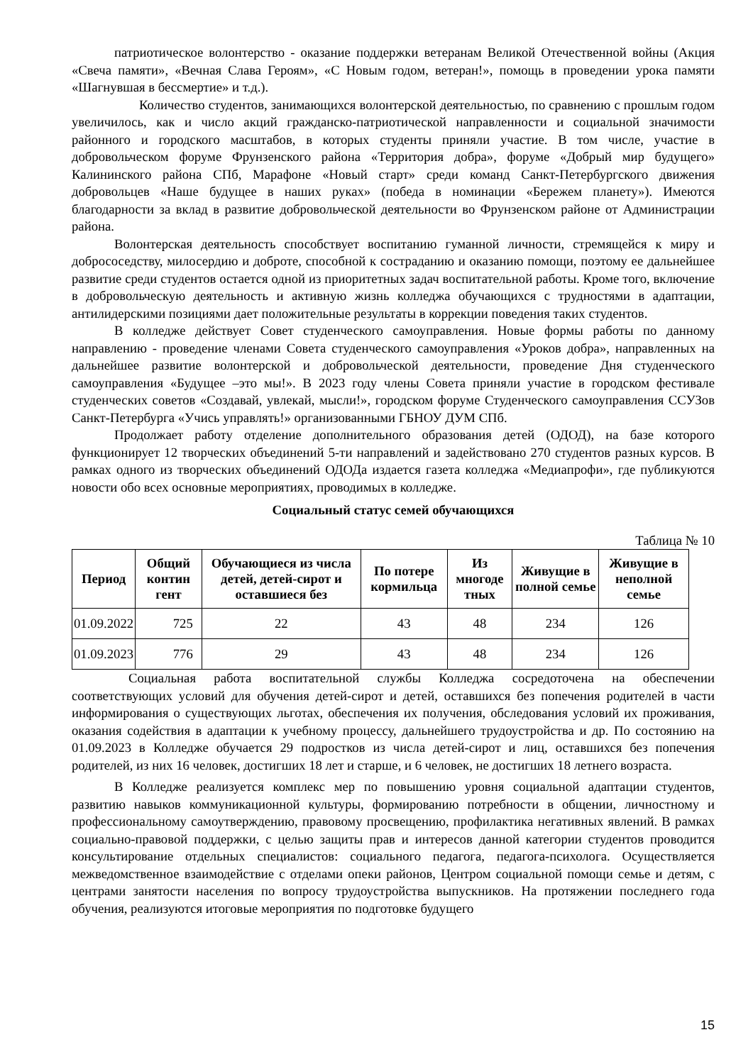патриотическое волонтерство - оказание поддержки ветеранам Великой Отечественной войны (Акция «Свеча памяти», «Вечная Слава Героям», «С Новым годом, ветеран!», помощь в проведении урока памяти «Шагнувшая в бессмертие» и т.д.).
Количество студентов, занимающихся волонтерской деятельностью, по сравнению с прошлым годом увеличилось, как и число акций гражданско-патриотической направленности и социальной значимости районного и городского масштабов, в которых студенты приняли участие. В том числе, участие в добровольческом форуме Фрунзенского района «Территория добра», форуме «Добрый мир будущего» Калининского района СПб, Марафоне «Новый старт» среди команд Санкт-Петербургского движения добровольцев «Наше будущее в наших руках» (победа в номинации «Бережем планету»). Имеются благодарности за вклад в развитие добровольческой деятельности во Фрунзенском районе от Администрации района.
Волонтерская деятельность способствует воспитанию гуманной личности, стремящейся к миру и добрососедству, милосердию и доброте, способной к состраданию и оказанию помощи, поэтому ее дальнейшее развитие среди студентов остается одной из приоритетных задач воспитательной работы. Кроме того, включение в добровольческую деятельность и активную жизнь колледжа обучающихся с трудностями в адаптации, антилидерскими позициями дает положительные результаты в коррекции поведения таких студентов.
В колледже действует Совет студенческого самоуправления. Новые формы работы по данному направлению - проведение членами Совета студенческого самоуправления «Уроков добра», направленных на дальнейшее развитие волонтерской и добровольческой деятельности, проведение Дня студенческого самоуправления «Будущее –это мы!». В 2023 году члены Совета приняли участие в городском фестивале студенческих советов «Создавай, увлекай, мысли!», городском форуме Студенческого самоуправления ССУЗов Санкт-Петербурга «Учись управлять!» организованными ГБНОУ ДУМ СПб.
Продолжает работу отделение дополнительного образования детей (ОДОД), на базе которого функционирует 12 творческих объединений 5-ти направлений и задействовано 270 студентов разных курсов. В рамках одного из творческих объединений ОДОДа издается газета колледжа «Медиапрофи», где публикуются новости обо всех основные мероприятиях, проводимых в колледже.
Социальный статус семей обучающихся
Таблица № 10
| Период | Общий контин гент | Обучающиеся из числа детей, детей-сирот и оставшиеся без | По потере кормильца | Из многоде тных | Живущие в полной семье | Живущие в неполной семье |
| --- | --- | --- | --- | --- | --- | --- |
| 01.09.2022 | 725 | 22 | 43 | 48 | 234 | 126 |
| 01.09.2023 | 776 | 29 | 43 | 48 | 234 | 126 |
Социальная работа воспитательной службы Колледжа сосредоточена на обеспечении соответствующих условий для обучения детей-сирот и детей, оставшихся без попечения родителей в части информирования о существующих льготах, обеспечения их получения, обследования условий их проживания, оказания содействия в адаптации к учебному процессу, дальнейшего трудоустройства и др. По состоянию на 01.09.2023 в Колледже обучается 29 подростков из числа детей-сирот и лиц, оставшихся без попечения родителей, из них 16 человек, достигших 18 лет и старше, и 6 человек, не достигших 18 летнего возраста.
В Колледже реализуется комплекс мер по повышению уровня социальной адаптации студентов, развитию навыков коммуникационной культуры, формированию потребности в общении, личностному и профессиональному самоутверждению, правовому просвещению, профилактика негативных явлений. В рамках социально-правовой поддержки, с целью защиты прав и интересов данной категории студентов проводится консультирование отдельных специалистов: социального педагога, педагога-психолога. Осуществляется межведомственное взаимодействие с отделами опеки районов, Центром социальной помощи семье и детям, с центрами занятости населения по вопросу трудоустройства выпускников. На протяжении последнего года обучения, реализуются итоговые мероприятия по подготовке будущего
15